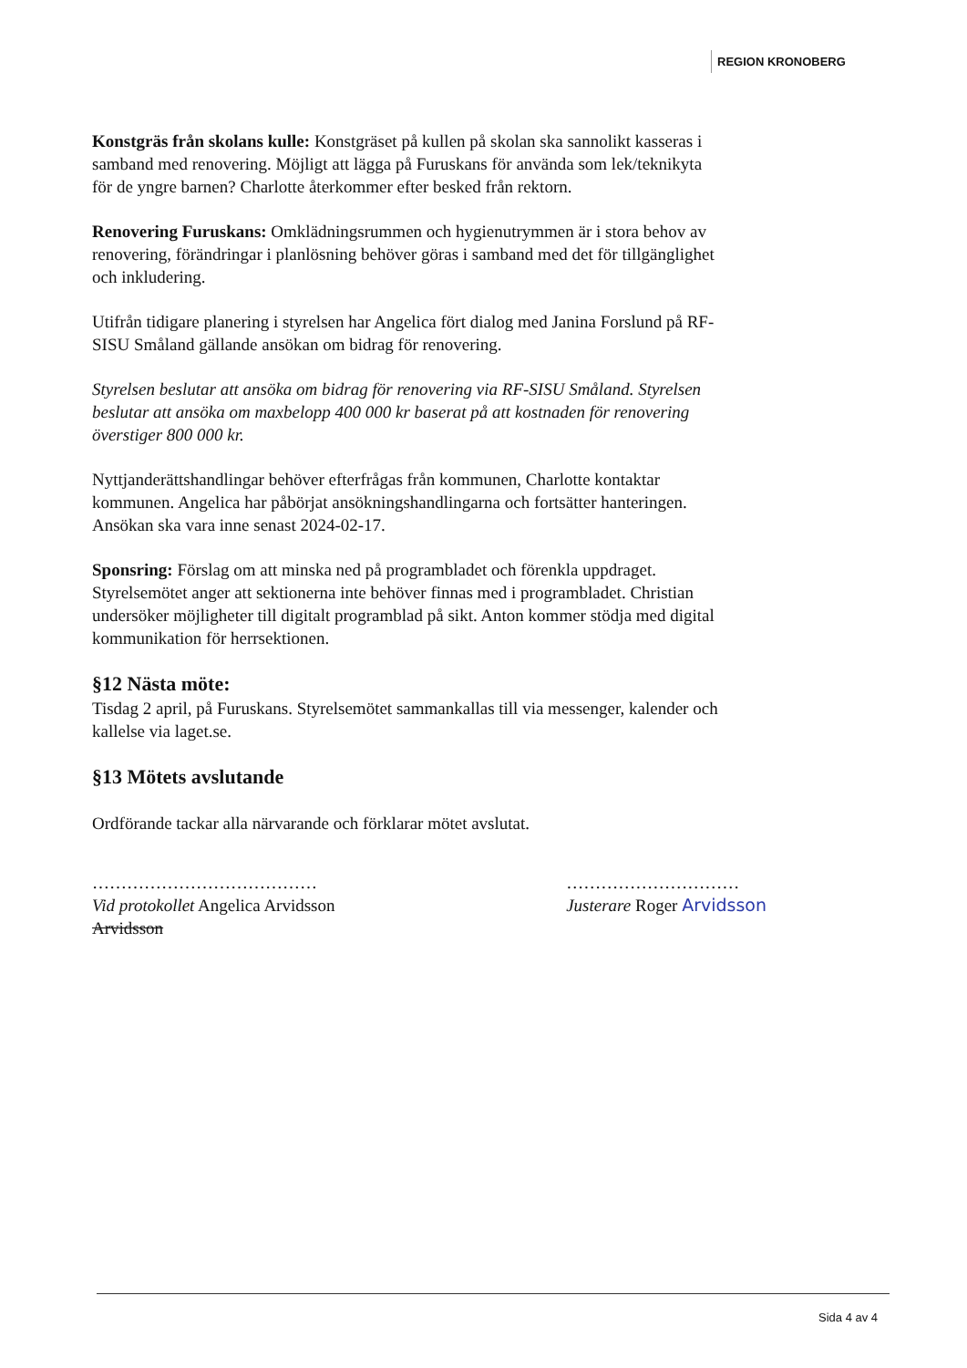REGION KRONOBERG
Konstgräs från skolans kulle: Konstgräset på kullen på skolan ska sannolikt kasseras i samband med renovering. Möjligt att lägga på Furuskans för använda som lek/teknikyta för de yngre barnen? Charlotte återkommer efter besked från rektorn.
Renovering Furuskans: Omklädningsrummen och hygienutrymmen är i stora behov av renovering, förändringar i planlösning behöver göras i samband med det för tillgänglighet och inkludering.
Utifrån tidigare planering i styrelsen har Angelica fört dialog med Janina Forslund på RF-SISU Småland gällande ansökan om bidrag för renovering.
Styrelsen beslutar att ansöka om bidrag för renovering via RF-SISU Småland. Styrelsen beslutar att ansöka om maxbelopp 400 000 kr baserat på att kostnaden för renovering överstiger 800 000 kr.
Nyttjanderättshandlingar behöver efterfrågas från kommunen, Charlotte kontaktar kommunen. Angelica har påbörjat ansökningshandlingarna och fortsätter hanteringen. Ansökan ska vara inne senast 2024-02-17.
Sponsring: Förslag om att minska ned på programbladet och förenkla uppdraget. Styrelsemötet anger att sektionerna inte behöver finnas med i programbladet. Christian undersöker möjligheter till digitalt programblad på sikt. Anton kommer stödja med digital kommunikation för herrsektionen.
§12 Nästa möte:
Tisdag 2 april, på Furuskans. Styrelsemötet sammankallas till via messenger, kalender och kallelse via laget.se.
§13 Mötets avslutande
Ordförande tackar alla närvarande och förklarar mötet avslutat.
…………………………………
Vid protokollet Angelica Arvidsson
Arvidsson
…………………………
Justerare Roger Arvidsson
Sida 4 av 4